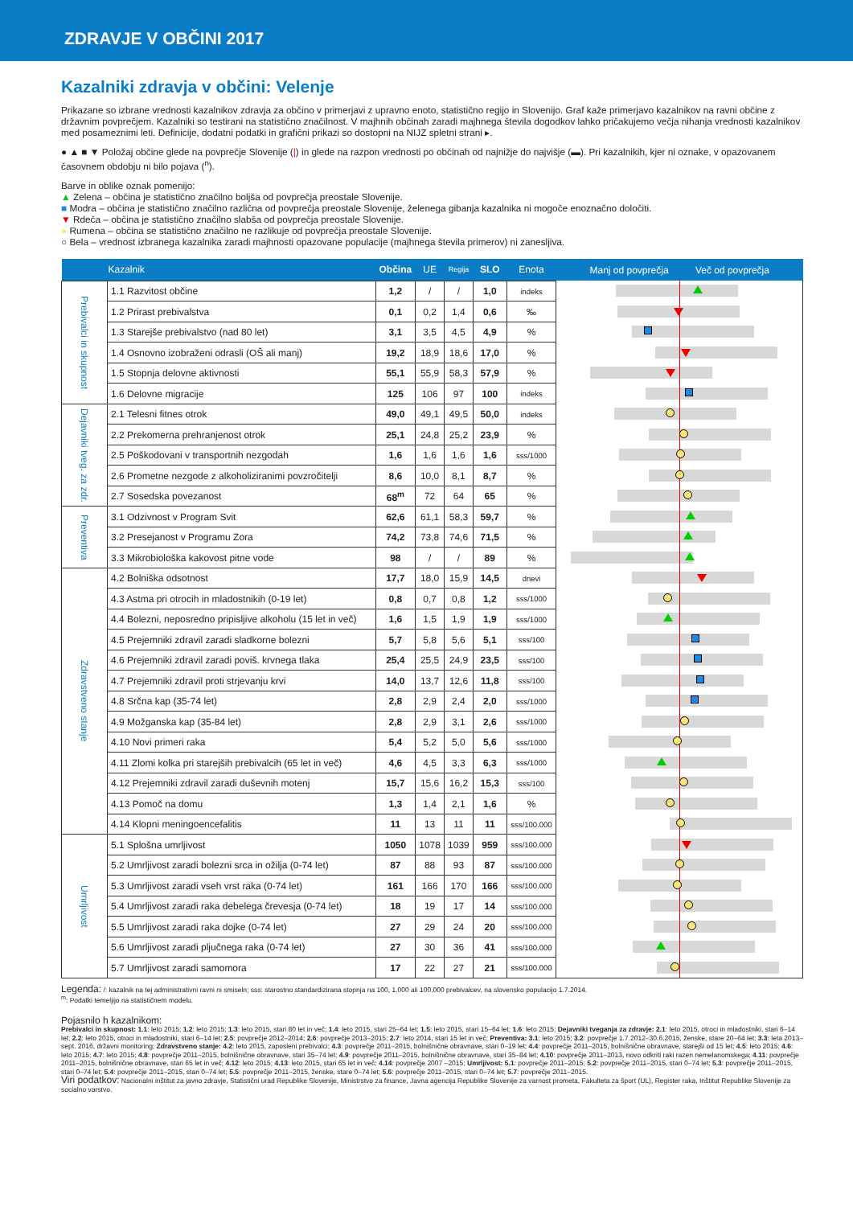ZDRAVJE V OBČINI 2017
Kazalniki zdravja v občini: Velenje
Prikazane so izbrane vrednosti kazalnikov zdravja za občino v primerjavi z upravno enoto, statistično regijo in Slovenijo. Graf kaže primerjavo kazalnikov na ravni občine z državnim povprečjem. Kazalniki so testirani na statistično značilnost. V majhnih občinah zaradi majhnega števila dogodkov lahko pričakujemo večja nihanja vrednosti kazalnikov med posameznimi leti. Definicije, dodatni podatki in grafični prikazi so dostopni na NIJZ spletni strani ▸.
● ▲ ■ ▼ Položaj občine glede na povprečje Slovenije (|) in glede na razpon vrednosti po občinah od najnižje do najvišje (▬). Pri kazalnikih, kjer ni oznake, v opazovanem časovnem obdobju ni bilo pojava (<sup>n</sup>).
Barve in oblike oznak pomenijo:
▲ Zelena – občina je statistično značilno boljša od povprečja preostale Slovenije.
■ Modra – občina je statistično značilno različna od povprečja preostale Slovenije, želenega gibanja kazalnika ni mogoče enoznačno določiti.
▼ Rdeča – občina je statistično značilno slabša od povprečja preostale Slovenije.
● Rumena – občina se statistično značilno ne razlikuje od povprečja preostale Slovenije.
○ Bela – vrednost izbranega kazalnika zaradi majhnosti opazovane populacije (majhnega števila primerov) ni zanesljiva.
| | Kazalnik | Občina | UE | Regija | SLO | Enota | Manj od povprečja Več od povprečja |
| --- | --- | --- | --- | --- | --- | --- | --- |
| Prebivalci in skupnost | 1.1 Razvitost občine | 1,2 | / | / | 1,0 | indeks | |
| | 1.2 Prirast prebivalstva | 0,1 | 0,2 | 1,4 | 0,6 | ‰ | |
| | 1.3 Starejše prebivalstvo (nad 80 let) | 3,1 | 3,5 | 4,5 | 4,9 | % | |
| | 1.4 Osnovno izobraženi odrasli (OŠ ali manj) | 19,2 | 18,9 | 18,6 | 17,0 | % | |
| | 1.5 Stopnja delovne aktivnosti | 55,1 | 55,9 | 58,3 | 57,9 | % | |
| | 1.6 Delovne migracije | 125 | 106 | 97 | 100 | indeks | |
| Dejavniki tveg. za zdr. | 2.1 Telesni fitnes otrok | 49,0 | 49,1 | 49,5 | 50,0 | indeks | |
| | 2.2 Prekomerna prehranjenost otrok | 25,1 | 24,8 | 25,2 | 23,9 | % | |
| | 2.5 Poškodovani v transportnih nezgodah | 1,6 | 1,6 | 1,6 | 1,6 | sss/1000 | |
| | 2.6 Prometne nezgode z alkoholiziranimi povzročitelji | 8,6 | 10,0 | 8,1 | 8,7 | % | |
| | 2.7 Sosedska povezanost | 68<sup>m</sup> | 72 | 64 | 65 | % | |
| Preventiva | 3.1 Odzivnost v Program Svit | 62,6 | 61,1 | 58,3 | 59,7 | % | |
| | 3.2 Presejanost v Programu Zora | 74,2 | 73,8 | 74,6 | 71,5 | % | |
| | 3.3 Mikrobiološka kakovost pitne vode | 98 | / | / | 89 | % | |
| Zdravstveno stanje | 4.2 Bolniška odsotnost | 17,7 | 18,0 | 15,9 | 14,5 | dnevi | |
| | 4.3 Astma pri otrocih in mladostnikih (0-19 let) | 0,8 | 0,7 | 0,8 | 1,2 | sss/1000 | |
| | 4.4 Bolezni, neposredno pripisljive alkoholu (15 let in več) | 1,6 | 1,5 | 1,9 | 1,9 | sss/1000 | |
| | 4.5 Prejemniki zdravil zaradi sladkorne bolezni | 5,7 | 5,8 | 5,6 | 5,1 | sss/100 | |
| | 4.6 Prejemniki zdravil zaradi poviš. krvnega tlaka | 25,4 | 25,5 | 24,9 | 23,5 | sss/100 | |
| | 4.7 Prejemniki zdravil proti strjevanju krvi | 14,0 | 13,7 | 12,6 | 11,8 | sss/100 | |
| | 4.8 Srčna kap (35-74 let) | 2,8 | 2,9 | 2,4 | 2,0 | sss/1000 | |
| | 4.9 Možganska kap (35-84 let) | 2,8 | 2,9 | 3,1 | 2,6 | sss/1000 | |
| | 4.10 Novi primeri raka | 5,4 | 5,2 | 5,0 | 5,6 | sss/1000 | |
| | 4.11 Zlomi kolka pri starejših prebivalcih (65 let in več) | 4,6 | 4,5 | 3,3 | 6,3 | sss/1000 | |
| | 4.12 Prejemniki zdravil zaradi duševnih motenj | 15,7 | 15,6 | 16,2 | 15,3 | sss/100 | |
| | 4.13 Pomoč na domu | 1,3 | 1,4 | 2,1 | 1,6 | % | |
| | 4.14 Klopni meningoencefalitis | 11 | 13 | 11 | 11 | sss/100.000 | |
| Umrljivost | 5.1 Splošna umrljivost | 1050 | 1078 | 1039 | 959 | sss/100.000 | |
| | 5.2 Umrljivost zaradi bolezni srca in ožilja (0-74 let) | 87 | 88 | 93 | 87 | sss/100.000 | |
| | 5.3 Umrljivost zaradi vseh vrst raka (0-74 let) | 161 | 166 | 170 | 166 | sss/100.000 | |
| | 5.4 Umrljivost zaradi raka debelega črevesja (0-74 let) | 18 | 19 | 17 | 14 | sss/100.000 | |
| | 5.5 Umrljivost zaradi raka dojke (0-74 let) | 27 | 29 | 24 | 20 | sss/100.000 | |
| | 5.6 Umrljivost zaradi pljučnega raka (0-74 let) | 27 | 30 | 36 | 41 | sss/100.000 | |
| | 5.7 Umrljivost zaradi samomora | 17 | 22 | 27 | 21 | sss/100.000 | |
Legenda: /: kazalnik na tej administrativni ravni ni smiseln; sss: starostno standardizirana stopnja na 100, 1.000 ali 100.000 prebivalcev, na slovensko populacijo 1.7.2014.
<sup>m</sup>: Podatki temeljijo na statističnem modelu.
Pojasnilo h kazalnikom:
Prebivalci in skupnost: 1.1: leto 2015; 1.2: leto 2015; 1.3: leto 2015, stari 80 let in več; 1.4: leto 2015, stari 25–64 let; 1.5: leto 2015, stari 15–64 let; 1.6: leto 2015; Dejavniki tveganja za zdravje: 2.1: leto 2015, otroci in mladostniki, stari 6–14 let; 2.2: leto 2015, otroci in mladostniki, stari 6–14 let; 2.5: povprečje 2012–2014; 2.6: povprečje 2013–2015; 2.7: leto 2014, stari 15 let in več; Preventiva: 3.1: leto 2015; 3.2: povprečje 1.7.2012–30.6.2015, ženske, stare 20–64 let; 3.3: leta 2013–sept. 2016, državni monitoring; Zdravstveno stanje: 4.2: leto 2015, zaposleni prebivalci; 4.3: povprečje 2011–2015, bolnišnične obravnave, stari 0–19 let; 4.4: povprečje 2011–2015, bolnišnične obravnave, starejši od 15 let; 4.5: leto 2015; 4.6: leto 2015; 4.7: leto 2015; 4.8: povprečje 2011–2015, bolnišnične obravnave, stari 35–74 let; 4.9: povprečje 2011–2015, bolnišnične obravnave, stari 35–84 let; 4.10: povprečje 2011–2013, novo odkriti raki razen nemelanomskega; 4.11: povprečje 2011–2015, bolnišnične obravnave, stari 65 let in več; 4.12: leto 2015; 4.13: leto 2015, stari 65 let in več; 4.14: povprečje 2007 –2015; Umrljivost: 5.1: povprečje 2011–2015; 5.2: povprečje 2011–2015, stari 0–74 let; 5.3: povprečje 2011–2015, stari 0–74 let; 5.4: povprečje 2011–2015, stari 0–74 let; 5.5: povprečje 2011–2015, ženske, stare 0–74 let; 5.6: povprečje 2011–2015, stari 0–74 let; 5.7: povprečje 2011–2015.
Viri podatkov: Nacionalni inštitut za javno zdravje, Statistični urad Republike Slovenije, Ministrstvo za finance, Javna agencija Republike Slovenije za varnost prometa, Fakulteta za šport (UL), Register raka, Inštitut Republike Slovenije za socialno varstvo.